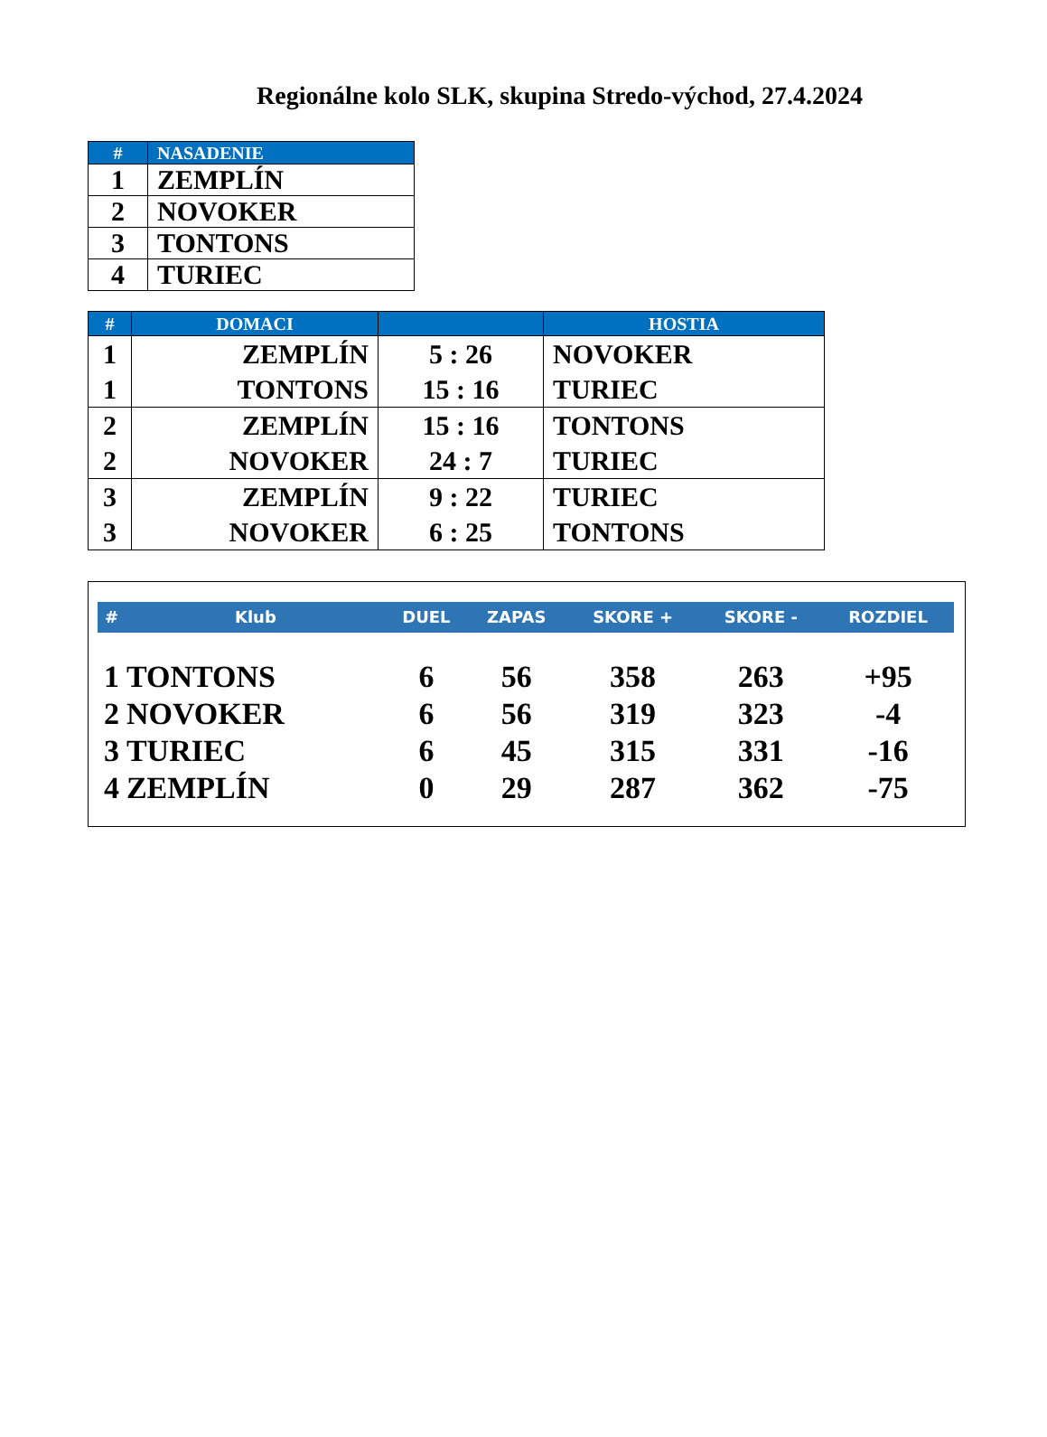Regionálne kolo SLK, skupina Stredo-východ, 27.4.2024
| # | NASADENIE |
| --- | --- |
| 1 | ZEMPLÍN |
| 2 | NOVOKER |
| 3 | TONTONS |
| 4 | TURIEC |
| # | DOMACI | | HOSTIA |
| --- | --- | --- | --- |
| 1 | ZEMPLÍN | 5 : 26 | NOVOKER |
| 1 | TONTONS | 15 : 16 | TURIEC |
| 2 | ZEMPLÍN | 15 : 16 | TONTONS |
| 2 | NOVOKER | 24 : 7 | TURIEC |
| 3 | ZEMPLÍN | 9 : 22 | TURIEC |
| 3 | NOVOKER | 6 : 25 | TONTONS |
| # | Klub | DUEL | ZAPAS | SKORE + | SKORE - | ROZDIEL |
| --- | --- | --- | --- | --- | --- | --- |
| 1 | TONTONS | 6 | 56 | 358 | 263 | +95 |
| 2 | NOVOKER | 6 | 56 | 319 | 323 | -4 |
| 3 | TURIEC | 6 | 45 | 315 | 331 | -16 |
| 4 | ZEMPLÍN | 0 | 29 | 287 | 362 | -75 |